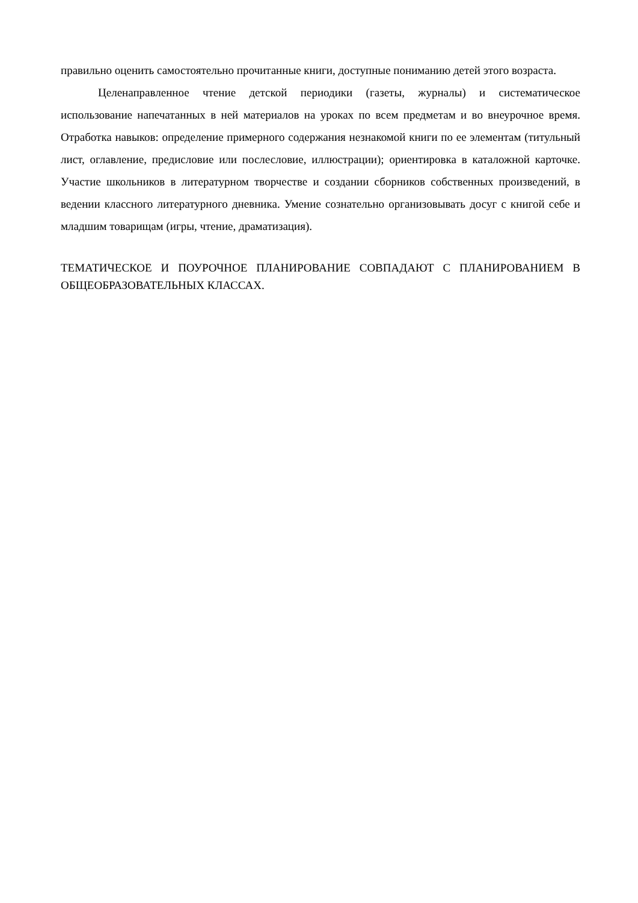правильно оценить самостоятельно прочитанные книги, доступные пониманию детей этого возраста.
Целенаправленное чтение детской периодики (газеты, журналы) и систематическое использование напечатанных в ней материалов на уроках по всем предметам и во внеурочное время. Отработка навыков: определение примерного содержания незнакомой книги по ее элементам (титульный лист, оглавление, предисловие или послесловие, иллюстрации); ориентировка в каталожной карточке. Участие школьников в литературном творчестве и создании сборников собственных произведений, в ведении классного литературного дневника. Умение сознательно организовывать досуг с книгой себе и младшим товарищам (игры, чтение, драматизация).
ТЕМАТИЧЕСКОЕ И ПОУРОЧНОЕ ПЛАНИРОВАНИЕ СОВПАДАЮТ С ПЛАНИРОВАНИЕМ В ОБЩЕОБРАЗОВАТЕЛЬНЫХ КЛАССАХ.